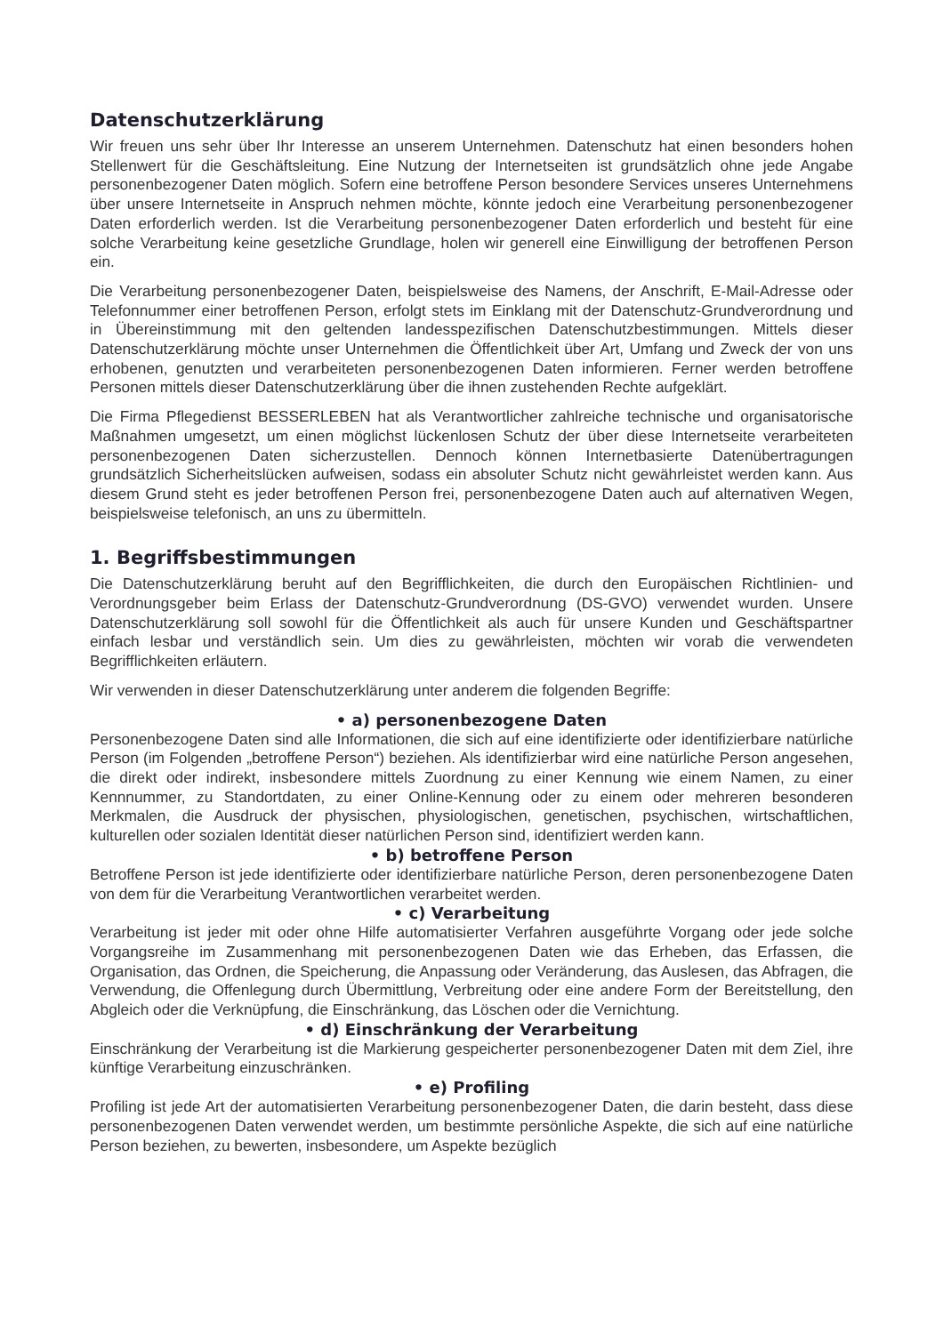Datenschutzerklärung
Wir freuen uns sehr über Ihr Interesse an unserem Unternehmen. Datenschutz hat einen besonders hohen Stellenwert für die Geschäftsleitung. Eine Nutzung der Internetseiten ist grundsätzlich ohne jede Angabe personenbezogener Daten möglich. Sofern eine betroffene Person besondere Services unseres Unternehmens über unsere Internetseite in Anspruch nehmen möchte, könnte jedoch eine Verarbeitung personenbezogener Daten erforderlich werden. Ist die Verarbeitung personenbezogener Daten erforderlich und besteht für eine solche Verarbeitung keine gesetzliche Grundlage, holen wir generell eine Einwilligung der betroffenen Person ein.
Die Verarbeitung personenbezogener Daten, beispielsweise des Namens, der Anschrift, E-Mail-Adresse oder Telefonnummer einer betroffenen Person, erfolgt stets im Einklang mit der Datenschutz-Grundverordnung und in Übereinstimmung mit den geltenden landesspezifischen Datenschutzbestimmungen. Mittels dieser Datenschutzerklärung möchte unser Unternehmen die Öffentlichkeit über Art, Umfang und Zweck der von uns erhobenen, genutzten und verarbeiteten personenbezogenen Daten informieren. Ferner werden betroffene Personen mittels dieser Datenschutzerklärung über die ihnen zustehenden Rechte aufgeklärt.
Die Firma Pflegedienst BESSERLEBEN hat als Verantwortlicher zahlreiche technische und organisatorische Maßnahmen umgesetzt, um einen möglichst lückenlosen Schutz der über diese Internetseite verarbeiteten personenbezogenen Daten sicherzustellen. Dennoch können Internetbasierte Datenübertragungen grundsätzlich Sicherheitslücken aufweisen, sodass ein absoluter Schutz nicht gewährleistet werden kann. Aus diesem Grund steht es jeder betroffenen Person frei, personenbezogene Daten auch auf alternativen Wegen, beispielsweise telefonisch, an uns zu übermitteln.
1. Begriffsbestimmungen
Die Datenschutzerklärung beruht auf den Begrifflichkeiten, die durch den Europäischen Richtlinien- und Verordnungsgeber beim Erlass der Datenschutz-Grundverordnung (DS-GVO) verwendet wurden. Unsere Datenschutzerklärung soll sowohl für die Öffentlichkeit als auch für unsere Kunden und Geschäftspartner einfach lesbar und verständlich sein. Um dies zu gewährleisten, möchten wir vorab die verwendeten Begrifflichkeiten erläutern.
Wir verwenden in dieser Datenschutzerklärung unter anderem die folgenden Begriffe:
• a) personenbezogene Daten
Personenbezogene Daten sind alle Informationen, die sich auf eine identifizierte oder identifizierbare natürliche Person (im Folgenden „betroffene Person“) beziehen. Als identifizierbar wird eine natürliche Person angesehen, die direkt oder indirekt, insbesondere mittels Zuordnung zu einer Kennung wie einem Namen, zu einer Kennnummer, zu Standortdaten, zu einer Online-Kennung oder zu einem oder mehreren besonderen Merkmalen, die Ausdruck der physischen, physiologischen, genetischen, psychischen, wirtschaftlichen, kulturellen oder sozialen Identität dieser natürlichen Person sind, identifiziert werden kann.
• b) betroffene Person
Betroffene Person ist jede identifizierte oder identifizierbare natürliche Person, deren personenbezogene Daten von dem für die Verarbeitung Verantwortlichen verarbeitet werden.
• c) Verarbeitung
Verarbeitung ist jeder mit oder ohne Hilfe automatisierter Verfahren ausgeführte Vorgang oder jede solche Vorgangsreihe im Zusammenhang mit personenbezogenen Daten wie das Erheben, das Erfassen, die Organisation, das Ordnen, die Speicherung, die Anpassung oder Veränderung, das Auslesen, das Abfragen, die Verwendung, die Offenlegung durch Übermittlung, Verbreitung oder eine andere Form der Bereitstellung, den Abgleich oder die Verknüpfung, die Einschränkung, das Löschen oder die Vernichtung.
• d) Einschränkung der Verarbeitung
Einschränkung der Verarbeitung ist die Markierung gespeicherter personenbezogener Daten mit dem Ziel, ihre künftige Verarbeitung einzuschränken.
• e) Profiling
Profiling ist jede Art der automatisierten Verarbeitung personenbezogener Daten, die darin besteht, dass diese personenbezogenen Daten verwendet werden, um bestimmte persönliche Aspekte, die sich auf eine natürliche Person beziehen, zu bewerten, insbesondere, um Aspekte bezüglich